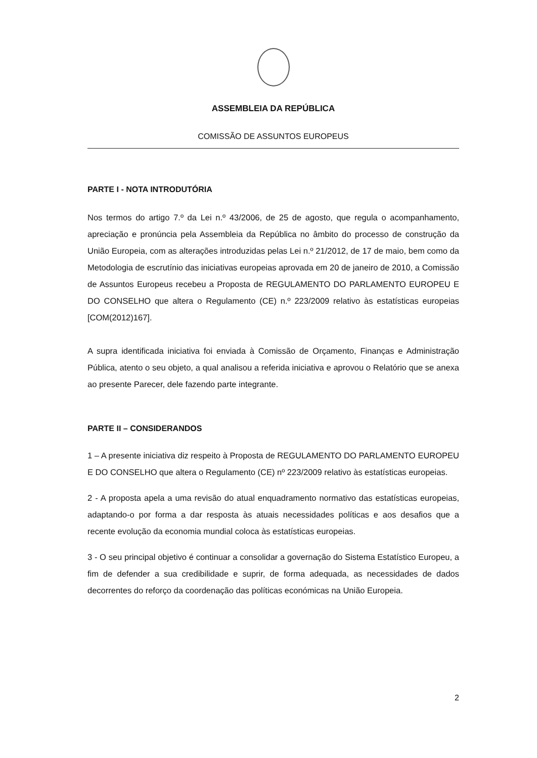ASSEMBLEIA DA REPÚBLICA
COMISSÃO DE ASSUNTOS EUROPEUS
PARTE I - NOTA INTRODUTÓRIA
Nos termos do artigo 7.º da Lei n.º 43/2006, de 25 de agosto, que regula o acompanhamento, apreciação e pronúncia pela Assembleia da República no âmbito do processo de construção da União Europeia, com as alterações introduzidas pelas Lei n.º 21/2012, de 17 de maio, bem como da Metodologia de escrutínio das iniciativas europeias aprovada em 20 de janeiro de 2010, a Comissão de Assuntos Europeus recebeu a Proposta de REGULAMENTO DO PARLAMENTO EUROPEU E DO CONSELHO que altera o Regulamento (CE) n.º 223/2009 relativo às estatísticas europeias [COM(2012)167].
A supra identificada iniciativa foi enviada à Comissão de Orçamento, Finanças e Administração Pública, atento o seu objeto, a qual analisou a referida iniciativa e aprovou o Relatório que se anexa ao presente Parecer, dele fazendo parte integrante.
PARTE II – CONSIDERANDOS
1 – A presente iniciativa diz respeito à Proposta de REGULAMENTO DO PARLAMENTO EUROPEU E DO CONSELHO que altera o Regulamento (CE) nº 223/2009 relativo às estatísticas europeias.
2 - A proposta apela a uma revisão do atual enquadramento normativo das estatísticas europeias, adaptando-o por forma a dar resposta às atuais necessidades políticas e aos desafios que a recente evolução da economia mundial coloca às estatísticas europeias.
3 - O seu principal objetivo é continuar a consolidar a governação do Sistema Estatístico Europeu, a fim de defender a sua credibilidade e suprir, de forma adequada, as necessidades de dados decorrentes do reforço da coordenação das políticas económicas na União Europeia.
2